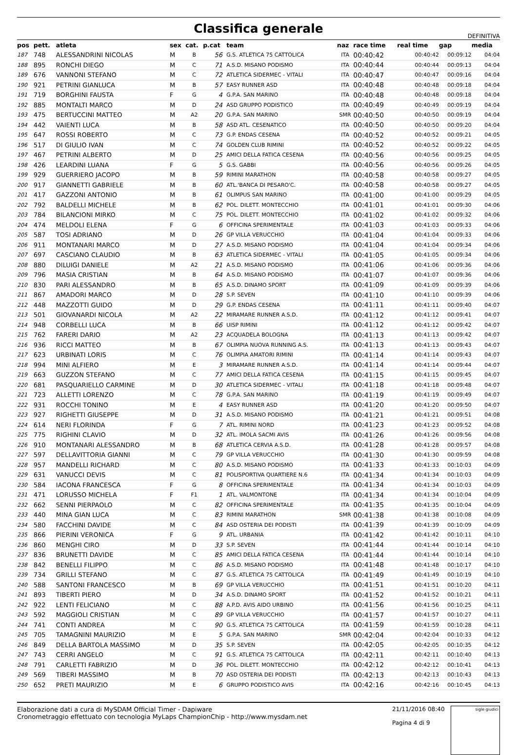Classifica generale
DEFINITIVA
| pos | pett. | atleta | sex | cat. | p.cat | team | naz | race time | real time | gap | media |
| --- | --- | --- | --- | --- | --- | --- | --- | --- | --- | --- | --- |
| 187 | 748 | ALESSANDRINI NICOLAS | M | B | 56 | G.S. ATLETICA 75 CATTOLICA | ITA | 00:40:42 | 00:40:42 | 00:09:12 | 04:04 |
| 188 | 895 | RONCHI DIEGO | M | C | 71 | A.S.D. MISANO PODISMO | ITA | 00:40:44 | 00:40:44 | 00:09:13 | 04:04 |
| 189 | 676 | VANNONI STEFANO | M | C | 72 | ATLETICA SIDERMEC - VITALI | ITA | 00:40:47 | 00:40:47 | 00:09:16 | 04:04 |
| 190 | 921 | PETRINI GIANLUCA | M | B | 57 | EASY RUNNER ASD | ITA | 00:40:48 | 00:40:48 | 00:09:18 | 04:04 |
| 191 | 719 | BORGHINI FAUSTA | F | G | 4 | G.P.A. SAN MARINO | ITA | 00:40:48 | 00:40:48 | 00:09:18 | 04:04 |
| 192 | 885 | MONTALTI MARCO | M | D | 24 | ASD GRUPPO PODISTICO | ITA | 00:40:49 | 00:40:49 | 00:09:19 | 04:04 |
| 193 | 475 | BERTUCCINI MATTEO | M | A2 | 20 | G.P.A. SAN MARINO | SMR | 00:40:50 | 00:40:50 | 00:09:19 | 04:04 |
| 194 | 442 | VAIENTI LUCA | M | B | 58 | ASD ATL. CESENATICO | ITA | 00:40:50 | 00:40:50 | 00:09:20 | 04:04 |
| 195 | 647 | ROSSI ROBERTO | M | C | 73 | G.P. ENDAS CESENA | ITA | 00:40:52 | 00:40:52 | 00:09:21 | 04:05 |
| 196 | 517 | DI GIULIO IVAN | M | C | 74 | GOLDEN CLUB RIMINI | ITA | 00:40:52 | 00:40:52 | 00:09:22 | 04:05 |
| 197 | 467 | PETRINI ALBERTO | M | D | 25 | AMICI DELLA FATICA CESENA | ITA | 00:40:56 | 00:40:56 | 00:09:25 | 04:05 |
| 198 | 426 | LEARDINI LUANA | F | G | 5 | G.S. GABBI | ITA | 00:40:56 | 00:40:56 | 00:09:26 | 04:05 |
| 199 | 929 | GUERRIERO JACOPO | M | B | 59 | RIMINI MARATHON | ITA | 00:40:58 | 00:40:58 | 00:09:27 | 04:05 |
| 200 | 917 | GIANNETTI GABRIELE | M | B | 60 | ATL.'BANCA DI PESARO'C. | ITA | 00:40:58 | 00:40:58 | 00:09:27 | 04:05 |
| 201 | 417 | GAZZONI ANTONIO | M | B | 61 | OLIMPUS SAN MARINO | ITA | 00:41:00 | 00:41:00 | 00:09:29 | 04:05 |
| 202 | 792 | BALDELLI MICHELE | M | B | 62 | POL. DILETT. MONTECCHIO | ITA | 00:41:01 | 00:41:01 | 00:09:30 | 04:06 |
| 203 | 784 | BILANCIONI MIRKO | M | C | 75 | POL. DILETT. MONTECCHIO | ITA | 00:41:02 | 00:41:02 | 00:09:32 | 04:06 |
| 204 | 474 | MELDOLI ELENA | F | G | 6 | OFFICINA SPERIMENTALE | ITA | 00:41:03 | 00:41:03 | 00:09:33 | 04:06 |
| 205 | 587 | TOSI ADRIANO | M | D | 26 | GP VILLA VERUCCHIO | ITA | 00:41:04 | 00:41:04 | 00:09:33 | 04:06 |
| 206 | 911 | MONTANARI MARCO | M | D | 27 | A.S.D. MISANO PODISMO | ITA | 00:41:04 | 00:41:04 | 00:09:34 | 04:06 |
| 207 | 697 | CASCIANO CLAUDIO | M | B | 63 | ATLETICA SIDERMEC - VITALI | ITA | 00:41:05 | 00:41:05 | 00:09:34 | 04:06 |
| 208 | 880 | DILUIGI DANIELE | M | A2 | 21 | A.S.D. MISANO PODISMO | ITA | 00:41:06 | 00:41:06 | 00:09:36 | 04:06 |
| 209 | 796 | MASIA CRISTIAN | M | B | 64 | A.S.D. MISANO PODISMO | ITA | 00:41:07 | 00:41:07 | 00:09:36 | 04:06 |
| 210 | 830 | PARI ALESSANDRO | M | B | 65 | A.S.D. DINAMO SPORT | ITA | 00:41:09 | 00:41:09 | 00:09:39 | 04:06 |
| 211 | 867 | AMADORI MARCO | M | D | 28 | S.P. SEVEN | ITA | 00:41:10 | 00:41:10 | 00:09:39 | 04:06 |
| 212 | 448 | MAZZOTTI GUIDO | M | D | 29 | G.P. ENDAS CESENA | ITA | 00:41:11 | 00:41:11 | 00:09:40 | 04:07 |
| 213 | 501 | GIOVANARDI NICOLA | M | A2 | 22 | MIRAMARE RUNNER A.S.D. | ITA | 00:41:12 | 00:41:12 | 00:09:41 | 04:07 |
| 214 | 948 | CORBELLI LUCA | M | B | 66 | UISP RIMINI | ITA | 00:41:12 | 00:41:12 | 00:09:42 | 04:07 |
| 215 | 762 | FARERI DARIO | M | A2 | 23 | ACQUADELA BOLOGNA | ITA | 00:41:13 | 00:41:13 | 00:09:42 | 04:07 |
| 216 | 936 | RICCI MATTEO | M | B | 67 | OLIMPIA NUOVA RUNNING A.S. | ITA | 00:41:13 | 00:41:13 | 00:09:43 | 04:07 |
| 217 | 623 | URBINATI LORIS | M | C | 76 | OLIMPIA AMATORI RIMINI | ITA | 00:41:14 | 00:41:14 | 00:09:43 | 04:07 |
| 218 | 994 | MINI ALFIERO | M | E | 3 | MIRAMARE RUNNER A.S.D. | ITA | 00:41:14 | 00:41:14 | 00:09:44 | 04:07 |
| 219 | 663 | GUZZON STEFANO | M | C | 77 | AMICI DELLA FATICA CESENA | ITA | 00:41:15 | 00:41:15 | 00:09:45 | 04:07 |
| 220 | 681 | PASQUARIELLO CARMINE | M | D | 30 | ATLETICA SIDERMEC - VITALI | ITA | 00:41:18 | 00:41:18 | 00:09:48 | 04:07 |
| 221 | 723 | ALLETTI LORENZO | M | C | 78 | G.P.A. SAN MARINO | ITA | 00:41:19 | 00:41:19 | 00:09:49 | 04:07 |
| 222 | 931 | ROCCHI TONINO | M | E | 4 | EASY RUNNER ASD | ITA | 00:41:20 | 00:41:20 | 00:09:50 | 04:07 |
| 223 | 927 | RIGHETTI GIUSEPPE | M | D | 31 | A.S.D. MISANO PODISMO | ITA | 00:41:21 | 00:41:21 | 00:09:51 | 04:08 |
| 224 | 614 | NERI FLORINDA | F | G | 7 | ATL. RIMINI NORD | ITA | 00:41:23 | 00:41:23 | 00:09:52 | 04:08 |
| 225 | 775 | RIGHINI CLAVIO | M | D | 32 | ATL. IMOLA SACMI AVIS | ITA | 00:41:26 | 00:41:26 | 00:09:56 | 04:08 |
| 226 | 910 | MONTANARI ALESSANDRO | M | B | 68 | ATLETICA CERVIA A.S.D. | ITA | 00:41:28 | 00:41:28 | 00:09:57 | 04:08 |
| 227 | 597 | DELLAVITTORIA GIANNI | M | C | 79 | GP VILLA VERUCCHIO | ITA | 00:41:30 | 00:41:30 | 00:09:59 | 04:08 |
| 228 | 957 | MANDELLI RICHARD | M | C | 80 | A.S.D. MISANO PODISMO | ITA | 00:41:33 | 00:41:33 | 00:10:03 | 04:09 |
| 229 | 631 | VANUCCI DEVIS | M | C | 81 | POLISPORTIVA QUARTIERE N.6 | ITA | 00:41:34 | 00:41:34 | 00:10:03 | 04:09 |
| 230 | 584 | IACONA FRANCESCA | F | G | 8 | OFFICINA SPERIMENTALE | ITA | 00:41:34 | 00:41:34 | 00:10:03 | 04:09 |
| 231 | 471 | LORUSSO MICHELA | F | F1 | 1 | ATL. VALMONTONE | ITA | 00:41:34 | 00:41:34 | 00:10:04 | 04:09 |
| 232 | 662 | SENNI PIERPAOLO | M | C | 82 | OFFICINA SPERIMENTALE | ITA | 00:41:35 | 00:41:35 | 00:10:04 | 04:09 |
| 233 | 440 | MINA GIAN LUCA | M | C | 83 | RIMINI MARATHON | SMR | 00:41:38 | 00:41:38 | 00:10:08 | 04:09 |
| 234 | 580 | FACCHINI DAVIDE | M | C | 84 | ASD OSTERIA DEI PODISTI | ITA | 00:41:39 | 00:41:39 | 00:10:09 | 04:09 |
| 235 | 866 | PIERINI VERONICA | F | G | 9 | ATL. URBANIA | ITA | 00:41:42 | 00:41:42 | 00:10:11 | 04:10 |
| 236 | 860 | MENGHI CIRO | M | D | 33 | S.P. SEVEN | ITA | 00:41:44 | 00:41:44 | 00:10:14 | 04:10 |
| 237 | 836 | BRUNETTI DAVIDE | M | C | 85 | AMICI DELLA FATICA CESENA | ITA | 00:41:44 | 00:41:44 | 00:10:14 | 04:10 |
| 238 | 842 | BENELLI FILIPPO | M | C | 86 | A.S.D. MISANO PODISMO | ITA | 00:41:48 | 00:41:48 | 00:10:17 | 04:10 |
| 239 | 734 | GRILLI STEFANO | M | C | 87 | G.S. ATLETICA 75 CATTOLICA | ITA | 00:41:49 | 00:41:49 | 00:10:19 | 04:10 |
| 240 | 588 | SANTONI FRANCESCO | M | B | 69 | GP VILLA VERUCCHIO | ITA | 00:41:51 | 00:41:51 | 00:10:20 | 04:11 |
| 241 | 893 | TIBERTI PIERO | M | D | 34 | A.S.D. DINAMO SPORT | ITA | 00:41:52 | 00:41:52 | 00:10:21 | 04:11 |
| 242 | 922 | LENTI FELICIANO | M | C | 88 | A.P.D. AVIS AIDO URBINO | ITA | 00:41:56 | 00:41:56 | 00:10:25 | 04:11 |
| 243 | 592 | MAGGIOLI CRISTIAN | M | C | 89 | GP VILLA VERUCCHIO | ITA | 00:41:57 | 00:41:57 | 00:10:27 | 04:11 |
| 244 | 741 | CONTI ANDREA | M | C | 90 | G.S. ATLETICA 75 CATTOLICA | ITA | 00:41:59 | 00:41:59 | 00:10:28 | 04:11 |
| 245 | 705 | TAMAGNINI MAURIZIO | M | E | 5 | G.P.A. SAN MARINO | SMR | 00:42:04 | 00:42:04 | 00:10:33 | 04:12 |
| 246 | 849 | DELLA BARTOLA MASSIMO | M | D | 35 | S.P. SEVEN | ITA | 00:42:05 | 00:42:05 | 00:10:35 | 04:12 |
| 247 | 743 | CERRI ANGELO | M | C | 91 | G.S. ATLETICA 75 CATTOLICA | ITA | 00:42:11 | 00:42:11 | 00:10:40 | 04:13 |
| 248 | 791 | CARLETTI FABRIZIO | M | D | 36 | POL. DILETT. MONTECCHIO | ITA | 00:42:12 | 00:42:12 | 00:10:41 | 04:13 |
| 249 | 569 | TIBERI MASSIMO | M | B | 70 | ASD OSTERIA DEI PODISTI | ITA | 00:42:13 | 00:42:13 | 00:10:43 | 04:13 |
| 250 | 652 | PRETI MAURIZIO | M | E | 6 | GRUPPO PODISTICO AVIS | ITA | 00:42:16 | 00:42:16 | 00:10:45 | 04:13 |
Elaborazione dati a cura di MySDAM Official Timer - Dapiware
Cronometraggio effettuato con tecnologia MyLaps ChampionChip - http://www.mysdam.net
21/11/2016 08:40
Pagina 4 di 9
sigle giudici